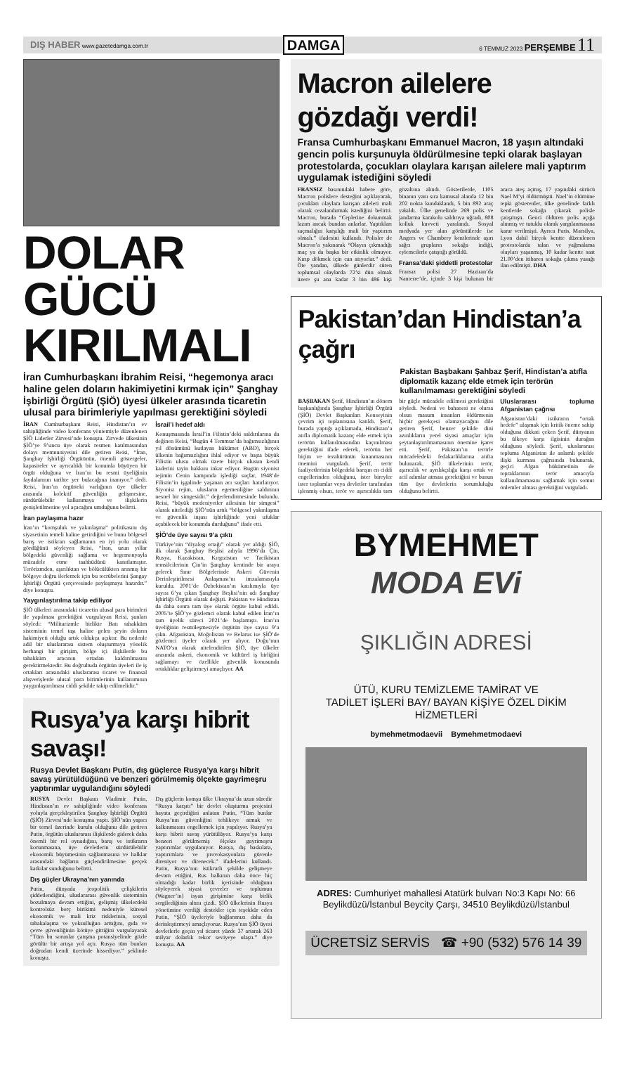DIŞ HABER www.gazetedamga.com.tr DAMGA 6 TEMMUZ 2023 PERŞEMBE 11
DOLAR GÜCÜ KIRILMALI
İran Cumhurbaşkanı İbrahim Reisi, “hegemonya aracı haline gelen doların hakimiyetini kırmak için” Şanghay İşbirliği Örgütü (ŞİÖ) üyesi ülkeler arasında ticaretin ulusal para birimleriyle yapılması gerektiğini söyledi
İRAN Cumhurbaşkanı Reisi, Hindistan’ın ev sahipliğinde video konferans yöntemiyle düzenlenen ŞİÖ Liderler Zirvesi’nde konuştu. Zirvede ülkesinin ŞİÖ’ye 9’uncu üye olarak resmen katılmasından dolayı memnuniyetini dile getiren Reisi, “İran, Şanghay İşbirliği Örgütünün, önemli göstergeler, kapasiteler ve ayrıcalıklı bir konumla büyüyen bir örgüt olduğuna ve İran’ın bu resmi üyeliğinin faydalarının tarihte yer bulacağına inanıyor.” dedi. Reisi, İran’ın örgütteki varlığının üye ülkeler arasında kolektif güvenliğin gelişmesine, sürdürülebilir kalkınmaya ve ilişkilerin genişletilmesine yol açacağını umduğunu belirtti.
İran paylaşıma hazır
İran’ın “komşuluk ve yakınlaşma” politikasını dış siyasetinin temeli haline getirdiğini ve bunu bölgesel barış ve istikrarı sağlamanın en iyi yolu olarak gördüğünü söyleyen Reisi, “İran, uzun yıllar bölgedeki güvenliği sağlama ve hegemonyayla mücadele etme taahhüdünü kanıtlamıştır. Terörizmden, aşırılıktan ve bölücülükten arınmış bir bölgeye doğru ilerlemek için bu tecrübelerini Şangay İşbirliği Örgütü çerçevesinde paylaşmaya hazırdır.” diye konuştu.
Yaygınlaştırılma takip ediliyor
ŞİÖ ülkeleri arasındaki ticaretin ulusal para birimleri ile yapılması gerektiğini vurgulayan Reisi, şunları söyledi: “Militarizmle birlikte Batı tahakküm sisteminin temel taşı haline gelen şeyin doların hakimiyeti olduğu artık oldukça açıktır. Bu nedenle adil bir uluslararası sistem oluşturmaya yönelik herhangi bir girişim, bölge içi ilişkilerde bu tahakküm aracının ortadan kaldırılmasını gerektirmektedir. Bu doğrultuda örgütün üyeleri ile iş ortakları arasındaki uluslararası ticaret ve finansal alışverişlerde ulusal para birimlerinin kullanımının yaygınlaştırılması ciddi şekilde takip edilmelidir.”
İsrail’i hedef aldı
Konuşmasında İsrail’in Filistin’deki saldırılarına da değinen Reisi, “Bugün 4 Temmuz’da bağımsızlığının yıl dönümünü kutlayan hükümet (ABD), birçok ülkenin bağımsızlığını ihlal ediyor ve başta büyük Filistin ulusu olmak üzere birçok ulusun kendi kaderini tayin hakkını inkar ediyor. Bugün siyonist rejimin Cenin kampında işlediği suçlar, 1948’de Filistin’in işgalinde yaşanan acı suçları hatırlatıyor. Siyonist rejim, ulusların egemenliğine saldırının nesnel bir simgesidir.” değerlendirmesinde bulundu. Reisi, “büyük medeniyetler ailesinin bir simgesi” olarak nitelediği ŞİÖ’nün artık “bölgesel yakınlaşma ve güvenlik inşası işbirliğinde yeni ufuklar açabilecek bir konumda durduğunu” ifade etti.
ŞİÖ’de üye sayısı 9’a çıktı
Türkiye’nin “diyalog ortağı” olarak yer aldığı ŞİÖ, ilk olarak Şanghay Beşlisi adıyla 1996’da Çin, Rusya, Kazakistan, Kırgızistan ve Tacikistan temsilcilerinin Çin’in Şanghay kentinde bir araya gelerek Sınır Bölgelerinde Askeri Güvenin Derinleştirilmesi Anlaşması’nı imzalamasıyla kuruldu. 2001’de Özbekistan’ın katılımıyla üye sayısı 6’ya çıkan Şanghay Beşlisi’nin adı Şanghay İşbirliği Örgütü olarak değişti. Pakistan ve Hindistan da daha sonra tam üye olarak örgüte kabul edildi. 2005’te ŞİÖ’ye gözlemci olarak kabul edilen İran’ın tam üyelik süreci 2021’de başlamıştı. İran’ın üyeliğinin resmileşmesiyle örgütün üye sayısı 9’a çıktı. Afganistan, Moğolistan ve Belarus ise ŞİÖ’de gözlemci üyeler olarak yer alıyor. Doğu’nun NATO’su olarak nitelendirilen ŞİÖ, üye ülkeler arasında askeri, ekonomik ve kültürel iş birliğini sağlamayı ve özellikle güvenlik konusunda ortaklıklar geliştirmeyi amaçlıyor. AA
Rusya’ya karşı hibrit savaşı!
Rusya Devlet Başkanı Putin, dış güçlerce Rusya’ya karşı hibrit savaş yürütüldüğünü ve benzeri görülmemiş ölçekte gayrimeşru yaptırımlar uygulandığını söyledi
RUSYA Devlet Başkanı Vladimir Putin, Hindistan’ın ev sahipliğinde video konferans yoluyla gerçekleştirilen Şanghay İşbirliği Örgütü (ŞİÖ) Zirvesi’nde konuşma yaptı. ŞİÖ’nün yapıcı bir temel üzerinde kurulu olduğunu dile getiren Putin, örgütün uluslararası ilişkilerde giderek daha önemli bir rol oynadığını, barış ve istikrarın korunmasına, üye devletlerin sürdürülebilir ekonomik büyümesinin sağlanmasına ve halklar arasındaki bağların güçlendirilmesine gerçek katkılar sunduğunu belirtti.
Dış güçler Ukrayna’nın yanında
Putin, dünyada jeopolitik çelişkilerin şiddetlendiğini, uluslararası güvenlik sisteminin bozulmaya devam ettiğini, gelişmiş ülkelerdeki kontrolsüz borç birikimi nedeniyle küresel ekonomik ve mali kriz risklerinin, sosyal tabakalaşma ve yoksulluğun arttığını, gıda ve çevre güvenliğinin kötüye gittiğini vurgulayarak “Tüm bu sorunlar çatışma potansiyelinde gözle görülür bir artışa yol açtı. Rusya tüm bunları doğrudan kendi üzerinde hissediyor.” şeklinde konuştu.
Dış güçlerin komşu ülke Ukrayna’da uzun süredir “Rusya karşıtı” bir devlet oluşturma projesini hayata geçirdiğini anlatan Putin, “Tüm bunlar Rusya’nın güvenliğini tehlikeye atmak ve kalkınmasını engellemek için yapılıyor. Rusya’ya karşı hibrit savaş yürütülüyor. Rusya’ya karşı benzeri görülmemiş ölçekte gayrimeşru yaptırımlar uygulanıyor. Rusya, dış baskılara, yaptırımlara ve provokasyonlara güvenle direniyor ve direnecek.” ifadelerini kullandı. Putin, Rusya’nın istikrarlı şekilde gelişmeye devam ettiğini, Rus halkının daha önce hiç olmadığı kadar birlik içerisinde olduğunu söyleyerek siyasi çevreler ve toplumun (Wagner’in) isyan girişimine karşı birlik sergilediğinin altını çizdi. ŞİÖ ülkelerinin Rusya yönetimine verdiği destekler için teşekkür eden Putin, “ŞİÖ üyeleriyle bağlarımızı daha da derinleştirmeyi amaçlıyoruz. Rusya’nın ŞİÖ üyesi devletlerle geçen yıl ticaret yüzde 37 artarak 263 milyar dolarlık rekor seviyeye ulaştı.” diye konuştu. AA
Macron ailelere gözdağı verdi!
Fransa Cumhurbaşkanı Emmanuel Macron, 18 yaşın altındaki gencin polis kurşunuyla öldürülmesine tepki olarak başlayan protestolarda, çocukları olaylara karışan ailelere mali yaptırım uygulamak istediğini söyledi
FRANSIZ basınındaki habere göre, Macron polislere desteğini açıklayarak, çocukları olaylara karışan aileleri mali olarak cezalandırmak istediğini belirtti. Macron, burada “Ceplerine dokunmak lazım ancak bundan anlarlar. Yaptıkları saçmalığın karşılığı mali bir yaptırım olmalı.” ifadesini kullandı. Polisler de Macron’a yakınarak “Olayın çıkmadığı maç ya da başka bir etkinlik olmuyor. Kırıp dökmek için can atıyorlar.” dedi. Öte yandan, ülkede günlerdir süren toplumsal olaylarda 72’si dün olmak üzere şu ana kadar 3 bin 486 kişi gözaltına alındı. Gösterilerde, 1105 binanın yanı sıra kamusal alanda 12 bin 202 nokta kundaklandı, 5 bin 892 araç yakıldı. Ülke genelinde 269 polis ve jandarma karakolu saldırıya uğradı, 808 kolluk kuvveti yaralandı. Sosyal medyada yer alan görüntülerde ise Angers ve Chambery kentlerinde aşırı sağcı grupların sokağa indiği, eylemcilerle çatıştığı görüldü.
Fransa’daki şiddetli protestolar
Fransız polisi 27 Haziran’da Nanterre’de, içinde 3 kişi bulunan bir araca ateş açmış, 17 yaşındaki sürücü Nael M’yi öldürmüştü. Nael’in ölümüne tepki gösterenler, ülke genelinde farklı kentlerde sokağa çıkarak polisle çatışmıştı. Genci öldüren polis açığa alınmış ve tutuklu olarak yargılanmasına karar verilmişti. Ayrıca Paris, Marsilya, Lyon dahil birçok kentte düzenlenen protestolarda talan ve yağmalama olayları yaşanmış, 10 kadar kentte saat 21.00’den itibaren sokağa çıkma yasağı ilan edilmişti. DHA
Pakistan’dan Hindistan’a çağrı
Pakistan Başbakanı Şahbaz Şerif, Hindistan’a atıfla diplomatik kazanç elde etmek için terörün kullanılmaması gerektiğini söyledi
BAŞBAKAN Şerif, Hindistan’ın dönem başkanlığında Şanghay İşbirliği Örgütü (ŞİÖ) Devlet Başkanları Konseyinin çevrim içi toplantısına katıldı. Şerif, burada yaptığı açıklamada, Hindistan’a atıfla diplomatik kazanç elde etmek için terörün kullanılmasından kaçınılması gerektiğini ifade ederek, terörün her biçim ve tezahürünün kınanmasının önemini vurguladı. Şerif, terör faaliyetlerinin bölgedeki barışın en ciddi engellerinden olduğunu, ister bireyler ister toplumlar veya devletler tarafından işlenmiş olsun, terör ve aşırıcılıkla tam bir güçle mücadele edilmesi gerektiğini söyledi. Nedeni ve bahanesi ne olursa olsun masum insanları öldürmenin hiçbir gerekçesi olamayacağını dile getiren Şerif, benzer şekilde dini azınlıkların yerel siyasi amaçlar için şeytanlaştırılmamasının önemine işaret etti. Şerif, Pakistan’ın terörle mücadeledeki fedakarlıklarına atıfta bulunarak, ŞİÖ ülkelerinin terör, aşırıcılık ve ayrılıkçılığa karşı ortak ve acil adımlar atması gerektiğini ve bunun tüm üye devletlerin sorumluluğu olduğunu belirtti.
Uluslararası topluma Afganistan çağrısı
Afganistan’daki istikrarın “ortak hedefe” ulaşmak için kritik öneme sahip olduğuna dikkati çeken Şerif, dünyanın bu ülkeye karşı ilgisinin durağan olduğunu söyledi. Şerif, uluslararası topluma Afganistan ile anlamlı şekilde ilişki kurması çağrısında bulunarak, geçici Afgan hükümetinin de topraklarının terör amacıyla kullanılmamasını sağlamak için somut önlemler alması gerektiğini vurguladı.
BYMEHMET
MODA EVi
ŞIKLIĞIN ADRESİ
ÜTÜ, KURU TEMİZLEME TAMİRAT VE
TADİLET İŞLERİ BAY/ BAYAN KİŞİYE ÖZEL DİKİM HİZMETLERİ
bymehmetmodaevii Bymehmetmodaevi
ADRES: Cumhuriyet mahallesi Atatürk bulvarı No:3 Kapı No: 66
Beylikdüzü/İstanbul Beycity Çarşı, 34510 Beylikdüzü/İstanbul
ÜCRETSİZ SERVİS ☎ +90 (532) 576 14 39